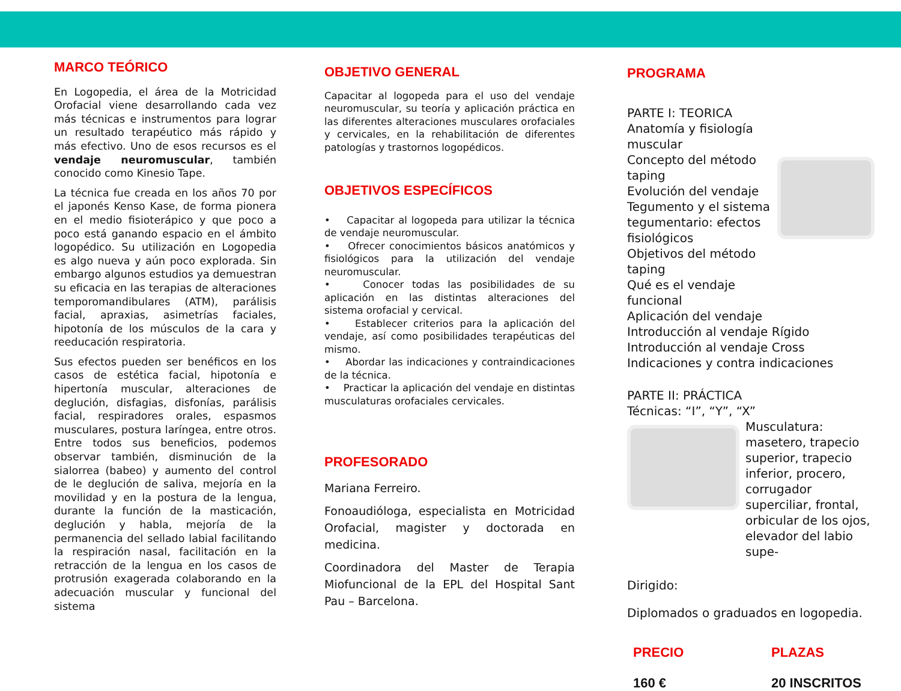MARCO TEÓRICO
En Logopedia, el área de la Motricidad Orofacial viene desarrollando cada vez más técnicas e instrumentos para lograr un resultado terapéutico más rápido y más efectivo. Uno de esos recursos es el vendaje neuromuscular, también conocido como Kinesio Tape.
La técnica fue creada en los años 70 por el japonés Kenso Kase, de forma pionera en el medio fisioterápico y que poco a poco está ganando espacio en el ámbito logopédico. Su utilización en Logopedia es algo nueva y aún poco explorada. Sin embargo algunos estudios ya demuestran su eficacia en las terapias de alteraciones temporomandibulares (ATM), parálisis facial, apraxias, asimetrías faciales, hipotonía de los músculos de la cara y reeducación respiratoria.
Sus efectos pueden ser benéficos en los casos de estética facial, hipotonía e hipertonía muscular, alteraciones de deglución, disfagias, disfonías, parálisis facial, respiradores orales, espasmos musculares, postura laríngea, entre otros. Entre todos sus beneficios, podemos observar también, disminución de la sialorrea (babeo) y aumento del control de le deglución de saliva, mejoría en la movilidad y en la postura de la lengua, durante la función de la masticación, deglución y habla, mejoría de la permanencia del sellado labial facilitando la respiración nasal, facilitación en la retracción de la lengua en los casos de protrusión exagerada colaborando en la adecuación muscular y funcional del sistema
OBJETIVO GENERAL
Capacitar al logopeda para el uso del vendaje neuromuscular, su teoría y aplicación práctica en las diferentes alteraciones musculares orofaciales y cervicales, en la rehabilitación de diferentes patologías y trastornos logopédicos.
OBJETIVOS ESPECÍFICOS
• Capacitar al logopeda para utilizar la técnica de vendaje neuromuscular.
• Ofrecer conocimientos básicos anatómicos y fisiológicos para la utilización del vendaje neuromuscular.
• Conocer todas las posibilidades de su aplicación en las distintas alteraciones del sistema orofacial y cervical.
• Establecer criterios para la aplicación del vendaje, así como posibilidades terapéuticas del mismo.
• Abordar las indicaciones y contraindicaciones de la técnica.
• Practicar la aplicación del vendaje en distintas musculaturas orofaciales cervicales.
PROFESORADO
Mariana Ferreiro.
Fonoaudióloga, especialista en Motricidad Orofacial, magister y doctorada en medicina.
Coordinadora del Master de Terapia Miofuncional de la EPL del Hospital Sant Pau – Barcelona.
PROGRAMA
PARTE I: TEORICA
Anatomía y fisiología muscular
Concepto del método taping
Evolución del vendaje
Tegumento y el sistema tegumentario: efectos fisiológicos
Objetivos del método taping
Qué es el vendaje funcional
Aplicación del vendaje
Introducción al vendaje Rígido
Introducción al vendaje Cross
Indicaciones y contra indicaciones
PARTE II: PRÁCTICA
Técnicas: “I”, “Y”, “X”
Musculatura: masetero, trapecio superior, trapecio inferior, procero, corrugador superciliar, frontal, orbicular de los ojos, elevador del labio supe-
Dirigido:
Diplomados o graduados en logopedia.
PRECIO
160 €
PLAZAS
20 INSCRITOS